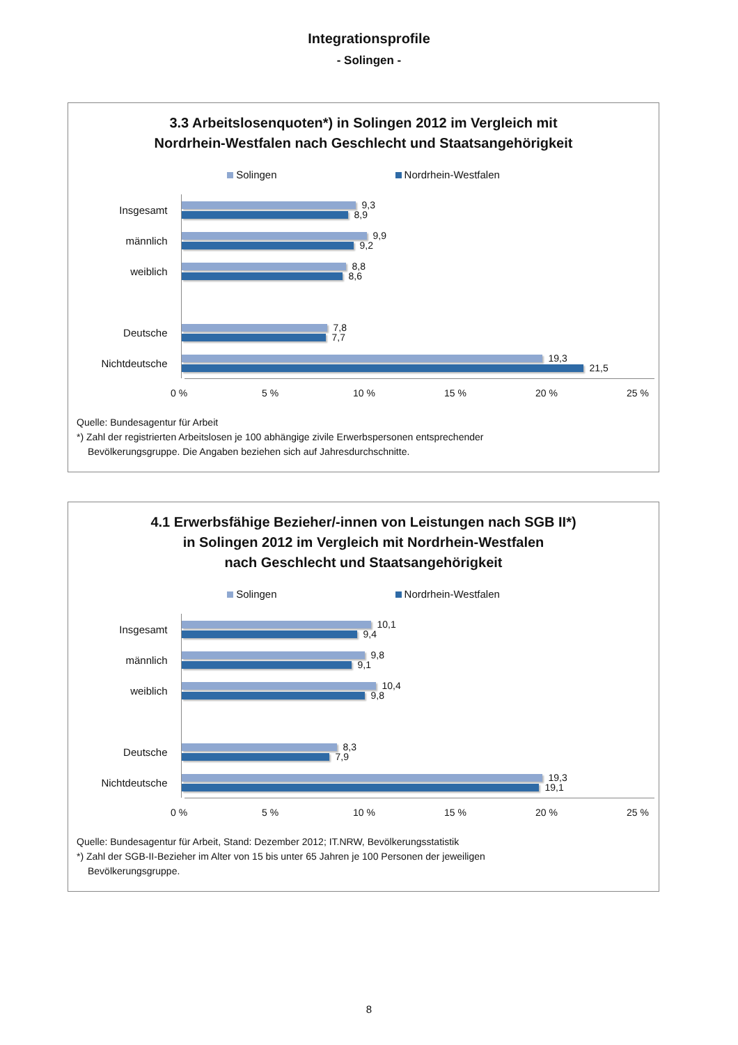Integrationsprofile
- Solingen -
3.3 Arbeitslosenquoten*) in Solingen 2012 im Vergleich mit
Nordrhein-Westfalen nach Geschlecht und Staatsangehörigkeit
Solingen Nordrhein-Westfalen
Insgesamt
9,3
8,9
männlich
9,9
9,2
weiblich
8,8
8,6
Deutsche
7,8
7,7
Nichtdeutsche
19,3
21,5
0 % 5 % 10 % 15 % 20 % 25 %
Quelle: Bundesagentur für Arbeit
*) Zahl der registrierten Arbeitslosen je 100 abhängige zivile Erwerbspersonen entsprechender
Bevölkerungsgruppe. Die Angaben beziehen sich auf Jahresdurchschnitte.
4.1 Erwerbsfähige Bezieher/-innen von Leistungen nach SGB II*)
in Solingen 2012 im Vergleich mit Nordrhein-Westfalen
nach Geschlecht und Staatsangehörigkeit
Solingen Nordrhein-Westfalen
Insgesamt
10,1
9,4
männlich
9,8
9,1
weiblich
10,4
9,8
Deutsche
8,3
7,9
Nichtdeutsche
19,3
19,1
0 % 5 % 10 % 15 % 20 % 25 %
Quelle: Bundesagentur für Arbeit, Stand: Dezember 2012; IT.NRW, Bevölkerungsstatistik
*) Zahl der SGB-II-Bezieher im Alter von 15 bis unter 65 Jahren je 100 Personen der jeweiligen
Bevölkerungsgruppe.
8